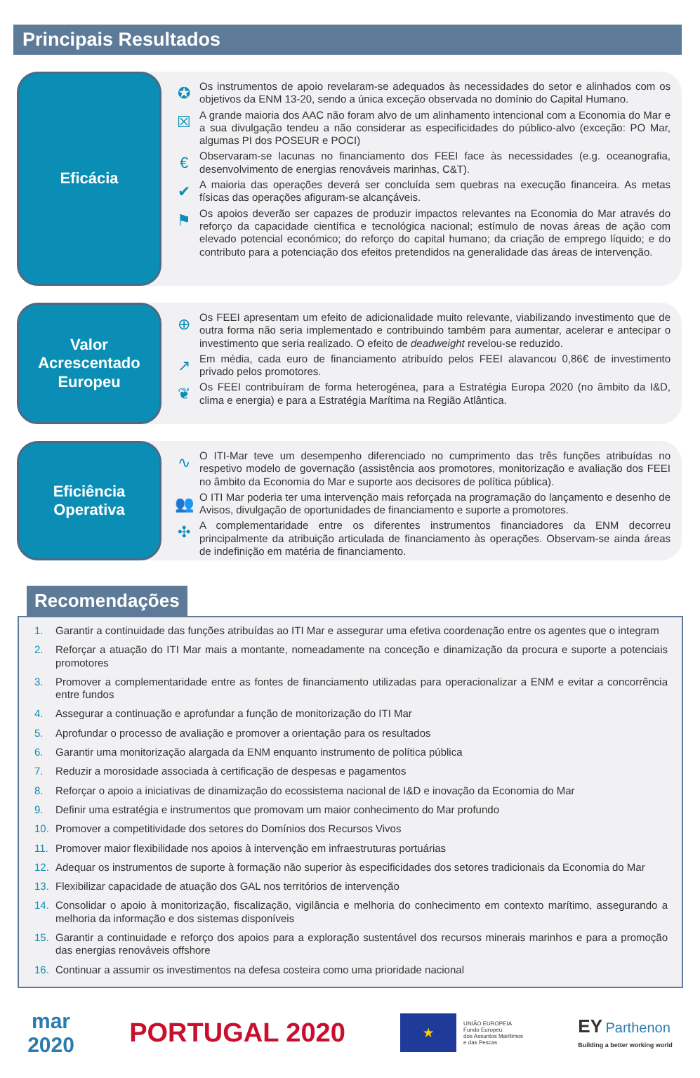Principais Resultados
Eficácia
✪
Os instrumentos de apoio revelaram-se adequados às necessidades do setor e alinhados com os objetivos da ENM 13-20, sendo a única exceção observada no domínio do Capital Humano.
☒
A grande maioria dos AAC não foram alvo de um alinhamento intencional com a Economia do Mar e a sua divulgação tendeu a não considerar as especificidades do público-alvo (exceção: PO Mar, algumas PI dos POSEUR e POCI)
€
Observaram-se lacunas no financiamento dos FEEI face às necessidades (e.g. oceanografia, desenvolvimento de energias renováveis marinhas, C&T).
✔
A maioria das operações deverá ser concluída sem quebras na execução financeira. As metas físicas das operações afiguram-se alcançáveis.
⚑
Os apoios deverão ser capazes de produzir impactos relevantes na Economia do Mar através do reforço da capacidade científica e tecnológica nacional; estímulo de novas áreas de ação com elevado potencial económico; do reforço do capital humano; da criação de emprego líquido; e do contributo para a potenciação dos efeitos pretendidos na generalidade das áreas de intervenção.
Valor
Acrescentado
Europeu
⊕
Os FEEI apresentam um efeito de adicionalidade muito relevante, viabilizando investimento que de outra forma não seria implementado e contribuindo também para aumentar, acelerar e antecipar o investimento que seria realizado. O efeito de deadweight revelou-se reduzido.
↗
Em média, cada euro de financiamento atribuído pelos FEEI alavancou 0,86€ de investimento privado pelos promotores.
❦
Os FEEI contribuíram de forma heterogénea, para a Estratégia Europa 2020 (no âmbito da I&D, clima e energia) e para a Estratégia Marítima na Região Atlântica.
Eficiência
Operativa
∿
O ITI-Mar teve um desempenho diferenciado no cumprimento das três funções atribuídas no respetivo modelo de governação (assistência aos promotores, monitorização e avaliação dos FEEI no âmbito da Economia do Mar e suporte aos decisores de política pública).
👥
O ITI Mar poderia ter uma intervenção mais reforçada na programação do lançamento e desenho de Avisos, divulgação de oportunidades de financiamento e suporte a promotores.
✣
A complementaridade entre os diferentes instrumentos financiadores da ENM decorreu principalmente da atribuição articulada de financiamento às operações. Observam-se ainda áreas de indefinição em matéria de financiamento.
Recomendações
1. Garantir a continuidade das funções atribuídas ao ITI Mar e assegurar uma efetiva coordenação entre os agentes que o integram
2. Reforçar a atuação do ITI Mar mais a montante, nomeadamente na conceção e dinamização da procura e suporte a potenciais promotores
3. Promover a complementaridade entre as fontes de financiamento utilizadas para operacionalizar a ENM e evitar a concorrência entre fundos
4. Assegurar a continuação e aprofundar a função de monitorização do ITI Mar
5. Aprofundar o processo de avaliação e promover a orientação para os resultados
6. Garantir uma monitorização alargada da ENM enquanto instrumento de política pública
7. Reduzir a morosidade associada à certificação de despesas e pagamentos
8. Reforçar o apoio a iniciativas de dinamização do ecossistema nacional de I&D e inovação da Economia do Mar
9. Definir uma estratégia e instrumentos que promovam um maior conhecimento do Mar profundo
10. Promover a competitividade dos setores do Domínios dos Recursos Vivos
11. Promover maior flexibilidade nos apoios à intervenção em infraestruturas portuárias
12. Adequar os instrumentos de suporte à formação não superior às especificidades dos setores tradicionais da Economia do Mar
13. Flexibilizar capacidade de atuação dos GAL nos territórios de intervenção
14. Consolidar o apoio à monitorização, fiscalização, vigilância e melhoria do conhecimento em contexto marítimo, assegurando a melhoria da informação e dos sistemas disponíveis
15. Garantir a continuidade e reforço dos apoios para a exploração sustentável dos recursos minerais marinhos e para a promoção das energias renováveis offshore
16. Continuar a assumir os investimentos na defesa costeira como uma prioridade nacional
mar
2020
PORTUGAL 2020
★
UNIÃO EUROPEIA
Fundo Europeu
dos Assuntos Marítimos
e das Pescas
EY Parthenon
Building a better working world